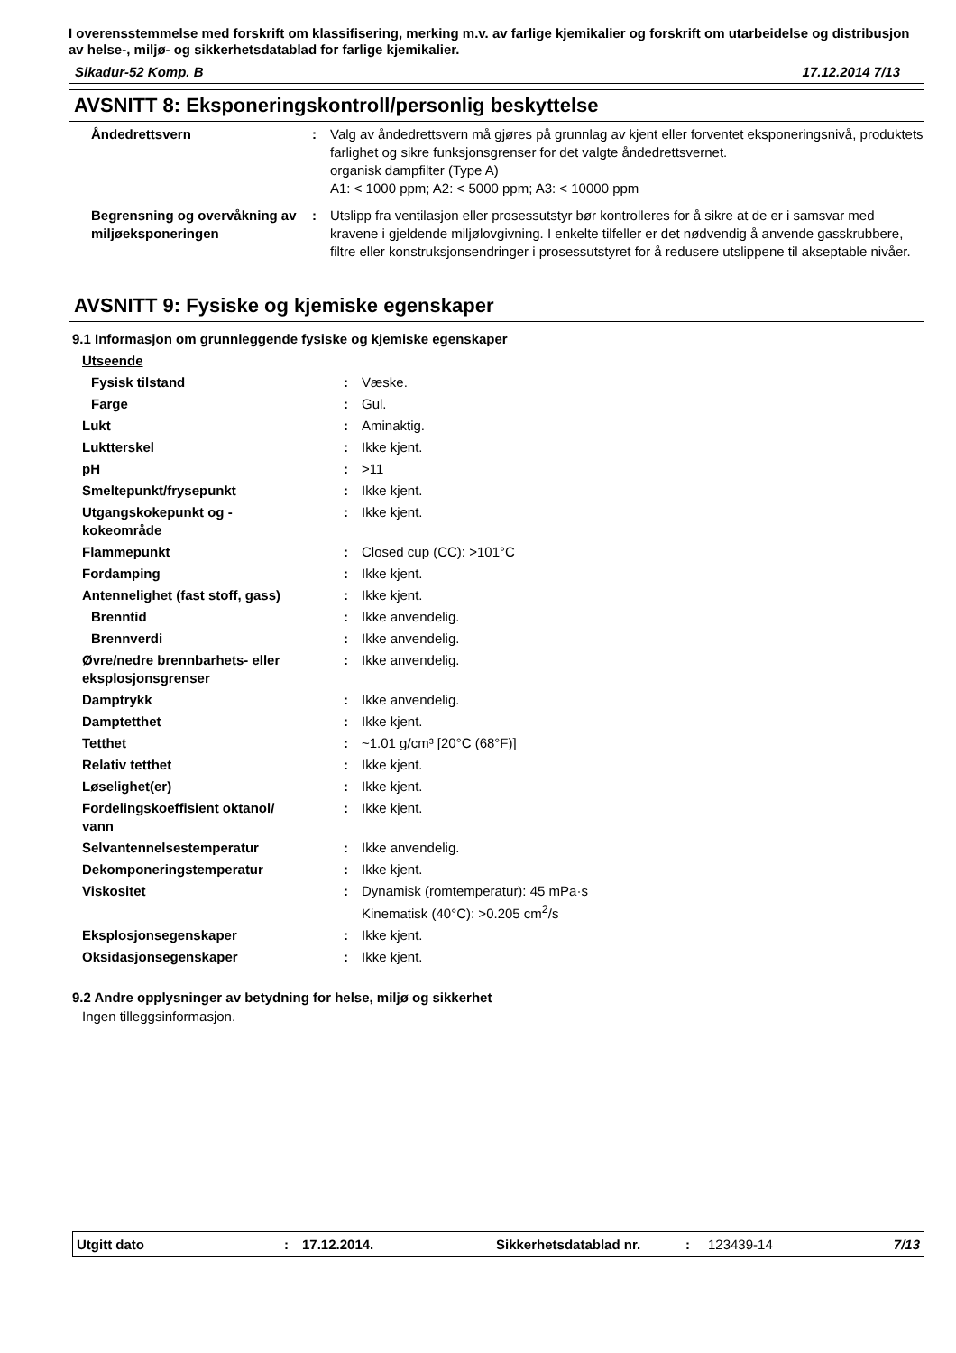I overensstemmelse med forskrift om klassifisering, merking m.v. av farlige kjemikalier og forskrift om utarbeidelse og distribusjon av helse-, miljø- og sikkerhetsdatablad for farlige kjemikalier.
Sikadur-52 Komp. B 17.12.2014 7/13
AVSNITT 8: Eksponeringskontroll/personlig beskyttelse
| Åndedrettsvern | : | Valg av åndedrettsvern må gjøres på grunnlag av kjent eller forventet eksponeringsnivå, produktets farlighet og sikre funksjonsgrenser for det valgte åndedrettsvernet. organisk dampfilter (Type A) A1: < 1000 ppm; A2: < 5000 ppm; A3: < 10000 ppm |
| Begrensning og overvåkning av miljøeksponeringen | : | Utslipp fra ventilasjon eller prosessutstyr bør kontrolleres for å sikre at de er i samsvar med kravene i gjeldende miljølovgivning. I enkelte tilfeller er det nødvendig å anvende gasskrubbere, filtre eller konstruksjonsendringer i prosessutstyret for å redusere utslippene til akseptable nivåer. |
AVSNITT 9: Fysiske og kjemiske egenskaper
9.1 Informasjon om grunnleggende fysiske og kjemiske egenskaper
| Utseende | | |
| Fysisk tilstand | : | Væske. |
| Farge | : | Gul. |
| Lukt | : | Aminaktig. |
| Luktterskel | : | Ikke kjent. |
| pH | : | >11 |
| Smeltepunkt/frysepunkt | : | Ikke kjent. |
| Utgangskokepunkt og - kokeområde | : | Ikke kjent. |
| Flammepunkt | : | Closed cup (CC): >101°C |
| Fordamping | : | Ikke kjent. |
| Antennelighet (fast stoff, gass) | : | Ikke kjent. |
| Brenntid | : | Ikke anvendelig. |
| Brennverdi | : | Ikke anvendelig. |
| Øvre/nedre brennbarhets- eller eksplosjonsgrenser | : | Ikke anvendelig. |
| Damptrykk | : | Ikke anvendelig. |
| Damptetthet | : | Ikke kjent. |
| Tetthet | : | ~1.01 g/cm³ [20°C (68°F)] |
| Relativ tetthet | : | Ikke kjent. |
| Løselighet(er) | : | Ikke kjent. |
| Fordelingskoeffisient oktanol/ vann | : | Ikke kjent. |
| Selvantennelsestemperatur | : | Ikke anvendelig. |
| Dekomponeringstemperatur | : | Ikke kjent. |
| Viskositet | : | Dynamisk (romtemperatur): 45 mPa·s Kinematisk (40°C): >0.205 cm<sup>2</sup>/s |
| Eksplosjonsegenskaper | : | Ikke kjent. |
| Oksidasjonsegenskaper | : | Ikke kjent. |
9.2 Andre opplysninger av betydning for helse, miljø og sikkerhet
Ingen tilleggsinformasjon.
Utgitt dato: 17.12.2014. Sikkerhetsdatablad nr.: 123439-14 7/13